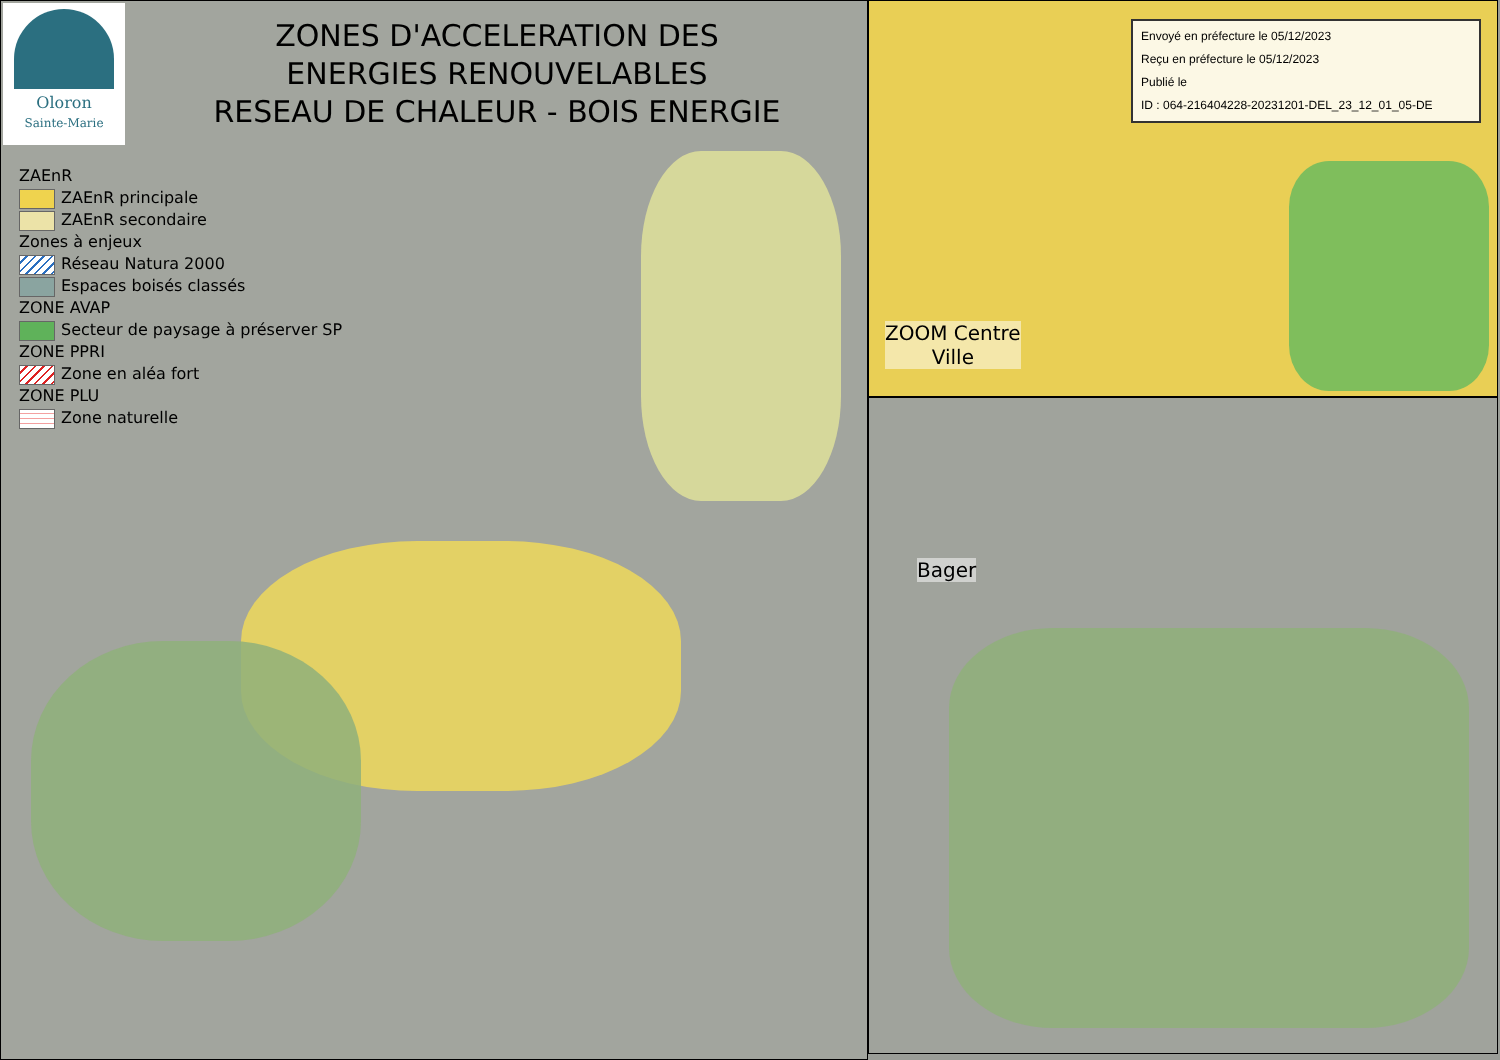Oloron
Sainte-Marie
ZONES D'ACCELERATION DES
ENERGIES RENOUVELABLES
RESEAU DE CHALEUR - BOIS ENERGIE
ZAEnR
ZAEnR principale
ZAEnR secondaire
Zones à enjeux
Réseau Natura 2000
Espaces boisés classés
ZONE AVAP
Secteur de paysage à préserver SP
ZONE PPRI
Zone en aléa fort
ZONE PLU
Zone naturelle
Envoyé en préfecture le 05/12/2023
Reçu en préfecture le 05/12/2023
Publié le
ID : 064-216404228-20231201-DEL_23_12_01_05-DE
ZOOM Centre
Ville
Bager